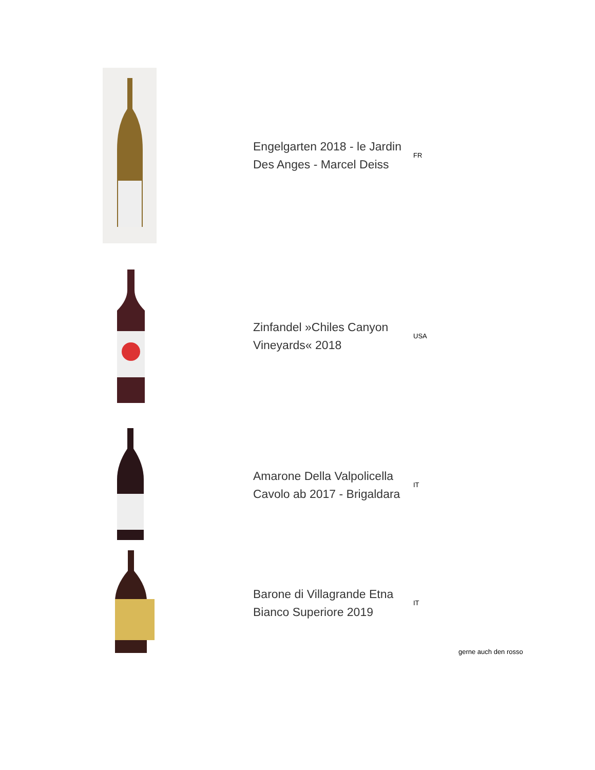Engelgarten 2018 - le Jardin Des Anges - Marcel Deiss
FR
Zinfandel »Chiles Canyon Vineyards« 2018
USA
Amarone Della Valpolicella Cavolo ab 2017 - Brigaldara
IT
Barone di Villagrande Etna Bianco Superiore 2019
IT
gerne auch den rosso